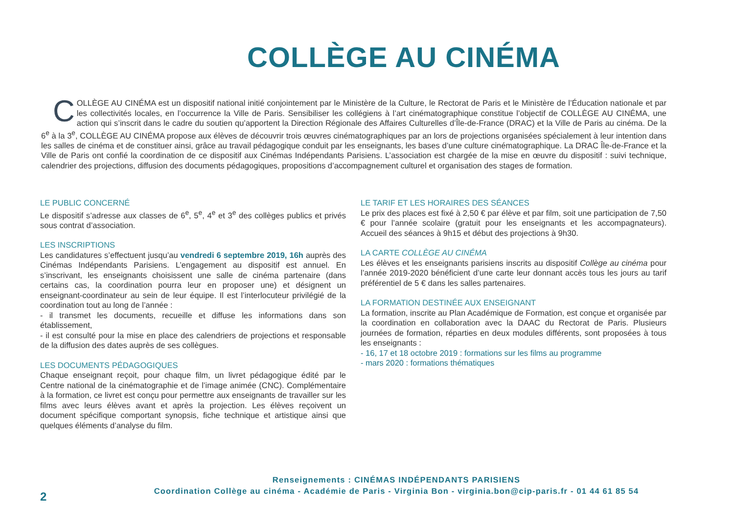COLLÈGE AU CINÉMA
COLLÈGE AU CINÉMA est un dispositif national initié conjointement par le Ministère de la Culture, le Rectorat de Paris et le Ministère de l’Éducation nationale et par les collectivités locales, en l’occurrence la Ville de Paris. Sensibiliser les collégiens à l’art cinématographique constitue l’objectif de COLLÈGE AU CINÉMA, une action qui s’inscrit dans le cadre du soutien qu’apportent la Direction Régionale des Affaires Culturelles d’Île-de-France (DRAC) et la Ville de Paris au cinéma. De la 6<sup>e</sup> à la 3<sup>e</sup>, COLLÈGE AU CINÉMA propose aux élèves de découvrir trois œuvres cinématographiques par an lors de projections organisées spécialement à leur intention dans les salles de cinéma et de constituer ainsi, grâce au travail pédagogique conduit par les enseignants, les bases d’une culture cinématographique. La DRAC Île-de-France et la Ville de Paris ont confié la coordination de ce dispositif aux Cinémas Indépendants Parisiens. L’association est chargée de la mise en œuvre du dispositif : suivi technique, calendrier des projections, diffusion des documents pédagogiques, propositions d’accompagnement culturel et organisation des stages de formation.
LE PUBLIC CONCERNÉ
Le dispositif s’adresse aux classes de 6<sup>e</sup>, 5<sup>e</sup>, 4<sup>e</sup> et 3<sup>e</sup> des collèges publics et privés sous contrat d’association.
LES INSCRIPTIONS
Les candidatures s’effectuent jusqu’au vendredi 6 septembre 2019, 16h auprès des Cinémas Indépendants Parisiens. L’engagement au dispositif est annuel. En s’inscrivant, les enseignants choisissent une salle de cinéma partenaire (dans certains cas, la coordination pourra leur en proposer une) et désignent un enseignant-coordinateur au sein de leur équipe. Il est l’interlocuteur privilégié de la coordination tout au long de l’année :
- il transmet les documents, recueille et diffuse les informations dans son établissement,
- il est consulté pour la mise en place des calendriers de projections et responsable de la diffusion des dates auprès de ses collègues.
LES DOCUMENTS PÉDAGOGIQUES
Chaque enseignant reçoit, pour chaque film, un livret pédagogique édité par le Centre national de la cinématographie et de l’image animée (CNC). Complémentaire à la formation, ce livret est conçu pour permettre aux enseignants de travailler sur les films avec leurs élèves avant et après la projection. Les élèves reçoivent un document spécifique comportant synopsis, fiche technique et artistique ainsi que quelques éléments d’analyse du film.
LE TARIF ET LES HORAIRES DES SÉANCES
Le prix des places est fixé à 2,50 € par élève et par film, soit une participation de 7,50 € pour l’année scolaire (gratuit pour les enseignants et les accompagnateurs). Accueil des séances à 9h15 et début des projections à 9h30.
LA CARTE COLLÈGE AU CINÉMA
Les élèves et les enseignants parisiens inscrits au dispositif Collège au cinéma pour l’année 2019-2020 bénéficient d’une carte leur donnant accès tous les jours au tarif préférentiel de 5 € dans les salles partenaires.
LA FORMATION DESTINÉE AUX ENSEIGNANT
La formation, inscrite au Plan Académique de Formation, est conçue et organisée par la coordination en collaboration avec la DAAC du Rectorat de Paris. Plusieurs journées de formation, réparties en deux modules différents, sont proposées à tous les enseignants :
- 16, 17 et 18 octobre 2019 : formations sur les films au programme
- mars 2020 : formations thématiques
Renseignements : CINÉMAS INDÉPENDANTS PARISIENS
Coordination Collège au cinéma - Académie de Paris - Virginia Bon - virginia.bon@cip-paris.fr - 01 44 61 85 54
2